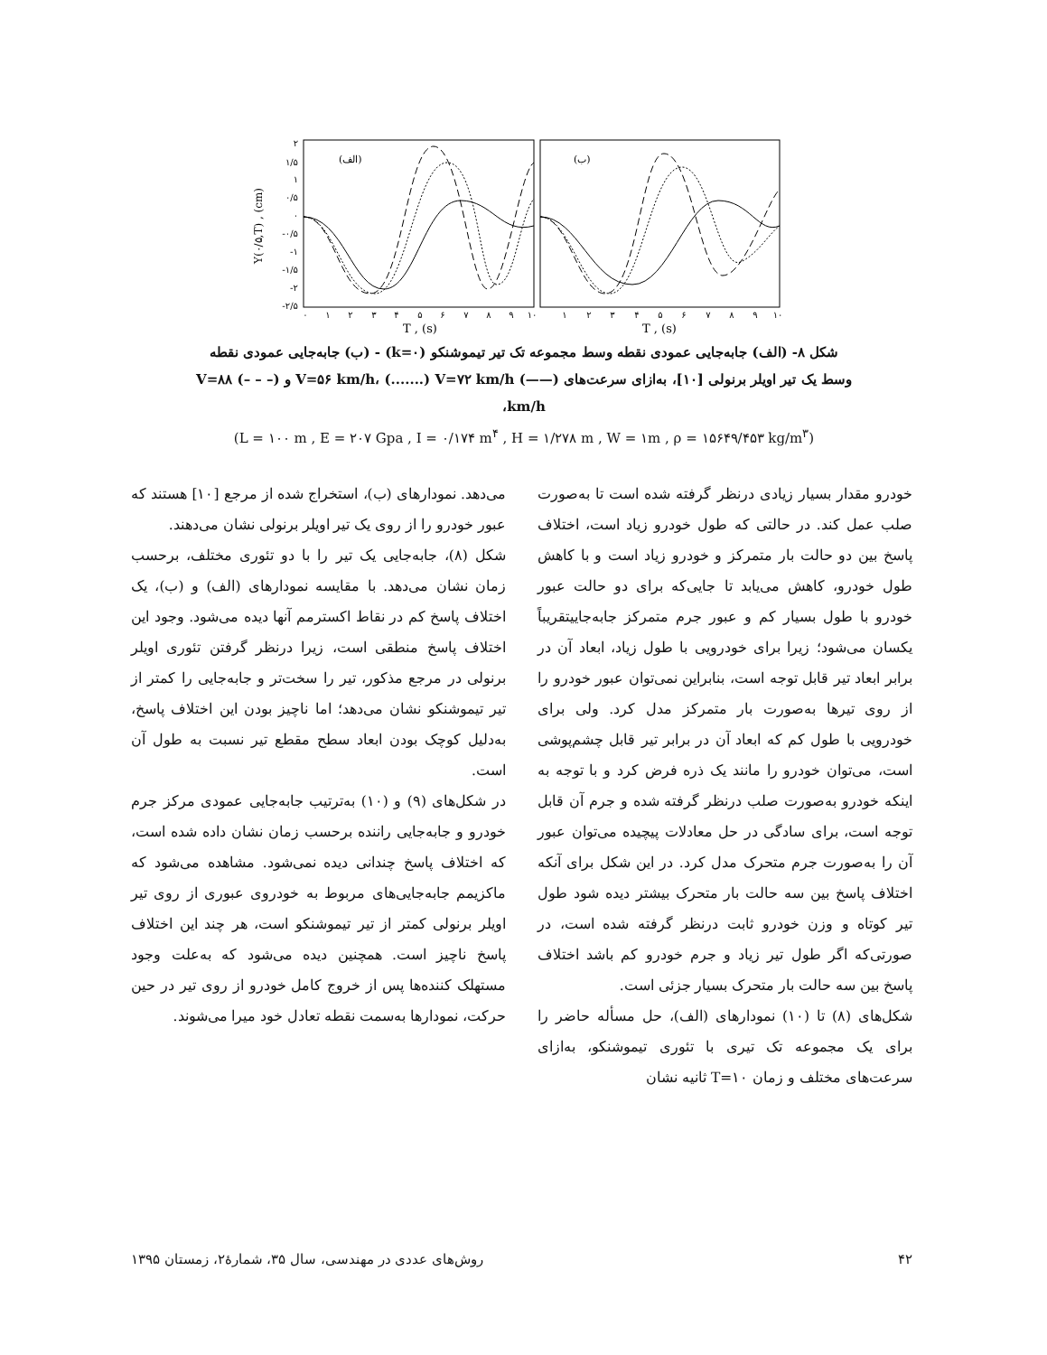۲
۱/۵
۱
۰/۵
۰
-۰/۵
-۱
-۱/۵
-۲
-۲/۵
Y(۰/۵,T) , (cm)
(الف)
(ب)
۰
۱
۲
۳
۴
۵
۶
۷
۸
۹
۱۰
۱
۲
۳
۴
۵
۶
۷
۸
۹
۱۰
T , (s)
T , (s)
شکل ۸- (الف) جابه‌جایی عمودی نقطه وسط مجموعه تک تیر تیموشنکو (k=۰) - (ب) جابه‌جایی عمودی نقطه
وسط یک تیر اویلر برنولی [۱۰]، به‌ازای سرعت‌های (——) V=۵۶ km/h، (.......) V=۷۲ km/h و (– – –) V=۸۸ km/h،
(L = ۱۰۰ m , E = ۲۰۷ Gpa , I = ۰/۱۷۴ m<sup>۴</sup> , H = ۱/۲۷۸ m , W = ۱m , ρ = ۱۵۶۴۹/۴۵۳ kg/m<sup>۳</sup>)
خودرو مقدار بسیار زیادی درنظر گرفته شده است تا به‌صورت صلب عمل کند. در حالتی که طول خودرو زیاد است، اختلاف پاسخ بین دو حالت بار متمرکز و خودرو زیاد است و با کاهش طول خودرو، کاهش می‌یابد تا جایی‌که برای دو حالت عبور خودرو با طول بسیار کم و عبور جرم متمرکز جابه‌جاییتقریباً یکسان می‌شود؛ زیرا برای خودرویی با طول زیاد، ابعاد آن در برابر ابعاد تیر قابل توجه است، بنابراین نمی‌توان عبور خودرو را از روی تیرها به‌صورت بار متمرکز مدل کرد. ولی برای خودرویی با طول کم که ابعاد آن در برابر تیر قابل چشم‌پوشی است، می‌توان خودرو را مانند یک ذره فرض کرد و با توجه به اینکه خودرو به‌صورت صلب درنظر گرفته شده و جرم آن قابل توجه است، برای سادگی در حل معادلات پیچیده می‌توان عبور آن را به‌صورت جرم متحرک مدل کرد. در این شکل برای آنکه اختلاف پاسخ بین سه حالت بار متحرک بیشتر دیده شود طول تیر کوتاه و وزن خودرو ثابت درنظر گرفته شده است، در صورتی‌که اگر طول تیر زیاد و جرم خودرو کم باشد اختلاف پاسخ بین سه حالت بار متحرک بسیار جزئی است.
شکل‌های (۸) تا (۱۰) نمودارهای (الف)، حل مسأله حاضر را برای یک مجموعه تک تیری با تئوری تیموشنکو، به‌ازای سرعت‌های مختلف و زمان T=۱۰ ثانیه نشان
می‌دهد. نمودارهای (ب)، استخراج شده از مرجع [۱۰] هستند که عبور خودرو را از روی یک تیر اویلر برنولی نشان می‌دهند.
شکل (۸)، جابه‌جایی یک تیر را با دو تئوری مختلف، برحسب زمان نشان می‌دهد. با مقایسه نمودارهای (الف) و (ب)، یک اختلاف پاسخ کم در نقاط اکسترمم آنها دیده می‌شود. وجود این اختلاف پاسخ منطقی است، زیرا درنظر گرفتن تئوری اویلر برنولی در مرجع مذکور، تیر را سخت‌تر و جابه‌جایی را کمتر از تیر تیموشنکو نشان می‌دهد؛ اما ناچیز بودن این اختلاف پاسخ، به‌دلیل کوچک بودن ابعاد سطح مقطع تیر نسبت به طول آن است.
در شکل‌های (۹) و (۱۰) به‌ترتیب جابه‌جایی عمودی مرکز جرم خودرو و جابه‌جایی راننده برحسب زمان نشان داده شده است، که اختلاف پاسخ چندانی دیده نمی‌شود. مشاهده می‌شود که ماکزیمم جابه‌جایی‌های مربوط به خودروی عبوری از روی تیر اویلر برنولی کمتر از تیر تیموشنکو است، هر چند این اختلاف پاسخ ناچیز است. همچنین دیده می‌شود که به‌علت وجود مستهلک کننده‌ها پس از خروج کامل خودرو از روی تیر در حین حرکت، نمودارها به‌سمت نقطه تعادل خود میرا می‌شوند.
۴۲ روش‌های عددی در مهندسی، سال ۳۵، شمارۀ۲، زمستان ۱۳۹۵